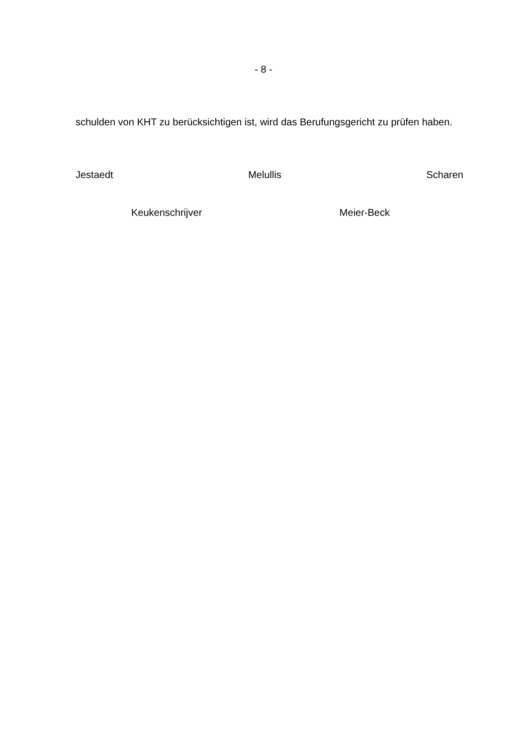- 8 -
schulden von KHT zu berücksichtigen ist, wird das Berufungsgericht zu prüfen haben.
Jestaedt Melullis Scharen
Keukenschrijver Meier-Beck